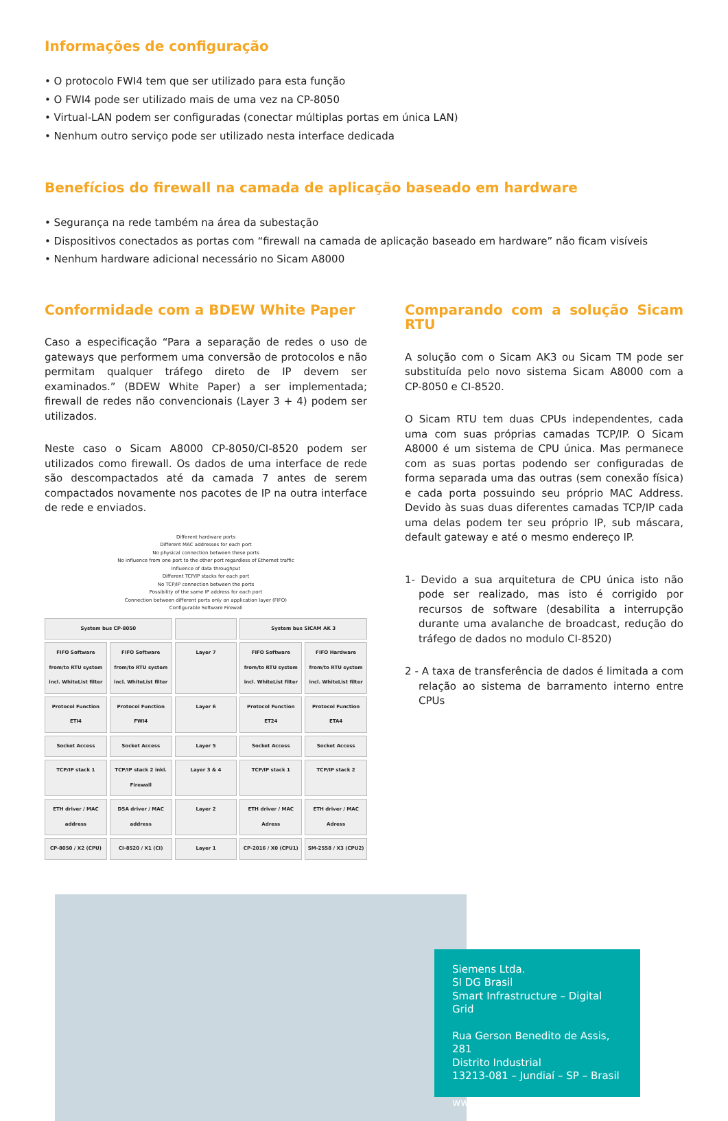Informações de configuração
• O protocolo FWI4 tem que ser utilizado para esta função
• O FWI4 pode ser utilizado mais de uma vez na CP-8050
• Virtual-LAN podem ser configuradas (conectar múltiplas portas em única LAN)
• Nenhum outro serviço pode ser utilizado nesta interface dedicada
Benefícios do firewall na camada de aplicação baseado em hardware
• Segurança na rede também na área da subestação
• Dispositivos conectados as portas com “firewall na camada de aplicação baseado em hardware” não ficam visíveis
• Nenhum hardware adicional necessário no Sicam A8000
Conformidade com a BDEW White Paper
Caso a especificação “Para a separação de redes o uso de gateways que performem uma conversão de protocolos e não permitam qualquer tráfego direto de IP devem ser examinados.” (BDEW White Paper) a ser implementada; firewall de redes não convencionais (Layer 3 + 4) podem ser utilizados.
Neste caso o Sicam A8000 CP-8050/CI-8520 podem ser utilizados como firewall. Os dados de uma interface de rede são descompactados até da camada 7 antes de serem compactados novamente nos pacotes de IP na outra interface de rede e enviados.
Different hardware ports
Different MAC addresses for each port
No physical connection between these ports
No influence from one port to the other port regardless of Ethernet traffic
Influence of data throughput
Different TCP/IP stacks for each port
No TCP/IP connection between the ports
Possibility of the same IP address for each port
Connection between different ports only on application layer (FIFO)
Configurable Software Firewall
System bus CP-8050
System bus SICAM AK 3
FIFO Software from/to RTU system incl. WhiteList filter
FIFO Software from/to RTU system incl. WhiteList filter
Layer 7
FIFO Software from/to RTU system incl. WhiteList filter
FIFO Hardware from/to RTU system incl. WhiteList filter
Protocol Function ETI4
Protocol Function FWI4
Layer 6
Protocol Function ET24
Protocol Function ETA4
Socket Access
Socket Access
Layer 5
Socket Access
Socket Access
TCP/IP stack 1
TCP/IP stack 2 inkl. Firewall
Layer 3 & 4
TCP/IP stack 1
TCP/IP stack 2
ETH driver / MAC address
DSA driver / MAC address
Layer 2
ETH driver / MAC Adress
ETH driver / MAC Adress
CP-8050 / X2 (CPU)
CI-8520 / X1 (CI)
Layer 1
CP-2016 / X0 (CPU1)
SM-2558 / X3 (CPU2)
Comparando com a solução Sicam RTU
A solução com o Sicam AK3 ou Sicam TM pode ser substituída pelo novo sistema Sicam A8000 com a CP-8050 e CI-8520.
O Sicam RTU tem duas CPUs independentes, cada uma com suas próprias camadas TCP/IP. O Sicam A8000 é um sistema de CPU única. Mas permanece com as suas portas podendo ser configuradas de forma separada uma das outras (sem conexão física) e cada porta possuindo seu próprio MAC Address. Devido às suas duas diferentes camadas TCP/IP cada uma delas podem ter seu próprio IP, sub máscara, default gateway e até o mesmo endereço IP.
1- Devido a sua arquitetura de CPU única isto não pode ser realizado, mas isto é corrigido por recursos de software (desabilita a interrupção durante uma avalanche de broadcast, redução do tráfego de dados no modulo CI-8520)
2 - A taxa de transferência de dados é limitada a com relação ao sistema de barramento interno entre CPUs
Siemens Ltda.
SI DG Brasil
Smart Infrastructure – Digital Grid
Rua Gerson Benedito de Assis, 281
Distrito Industrial
13213-081 – Jundiaí – SP – Brasil
www.siemens.com.br/sicam